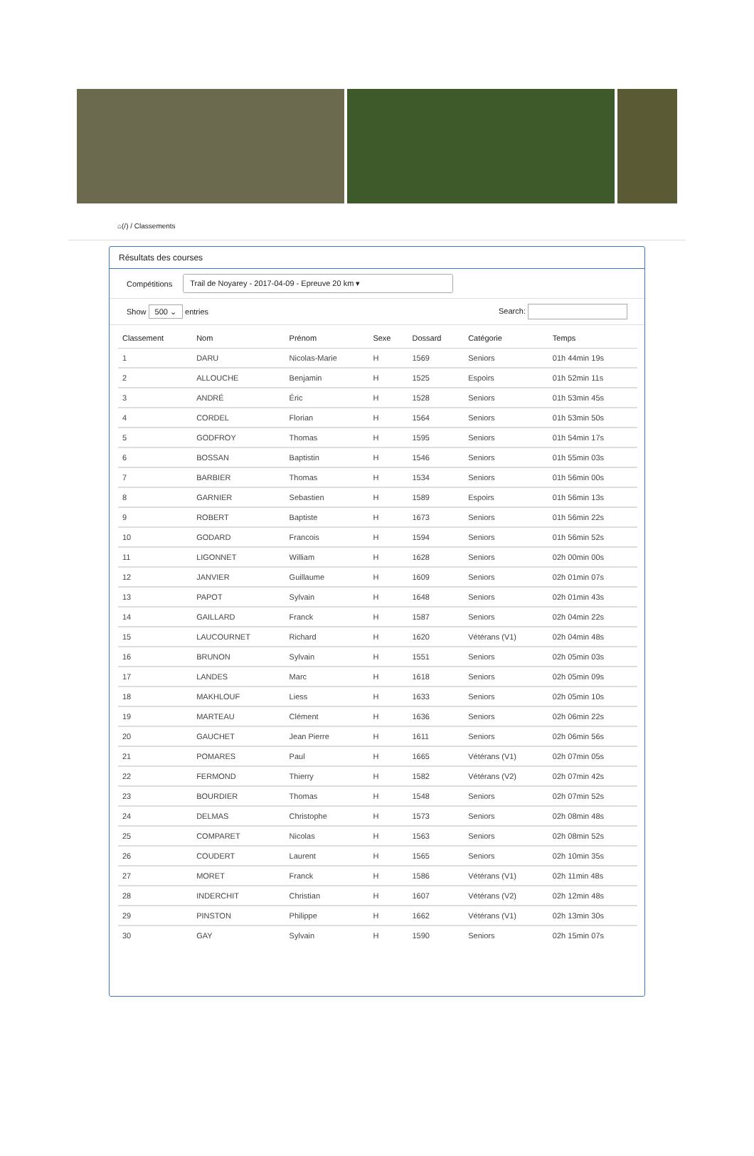⌂(/) / Classements
Résultats des courses
Compétitions Trail de Noyarey - 2017-04-09 - Epreuve 20 km ▾
Show 500 ⌄ entries Search:
| Classement | Nom | Prénom | Sexe | Dossard | Catégorie | Temps |
| --- | --- | --- | --- | --- | --- | --- |
| 1 | DARU | Nicolas-Marie | H | 1569 | Seniors | 01h 44min 19s |
| 2 | ALLOUCHE | Benjamin | H | 1525 | Espoirs | 01h 52min 11s |
| 3 | ANDRÉ | Éric | H | 1528 | Seniors | 01h 53min 45s |
| 4 | CORDEL | Florian | H | 1564 | Seniors | 01h 53min 50s |
| 5 | GODFROY | Thomas | H | 1595 | Seniors | 01h 54min 17s |
| 6 | BOSSAN | Baptistin | H | 1546 | Seniors | 01h 55min 03s |
| 7 | BARBIER | Thomas | H | 1534 | Seniors | 01h 56min 00s |
| 8 | GARNIER | Sebastien | H | 1589 | Espoirs | 01h 56min 13s |
| 9 | ROBERT | Baptiste | H | 1673 | Seniors | 01h 56min 22s |
| 10 | GODARD | Francois | H | 1594 | Seniors | 01h 56min 52s |
| 11 | LIGONNET | William | H | 1628 | Seniors | 02h 00min 00s |
| 12 | JANVIER | Guillaume | H | 1609 | Seniors | 02h 01min 07s |
| 13 | PAPOT | Sylvain | H | 1648 | Seniors | 02h 01min 43s |
| 14 | GAILLARD | Franck | H | 1587 | Seniors | 02h 04min 22s |
| 15 | LAUCOURNET | Richard | H | 1620 | Vétérans (V1) | 02h 04min 48s |
| 16 | BRUNON | Sylvain | H | 1551 | Seniors | 02h 05min 03s |
| 17 | LANDES | Marc | H | 1618 | Seniors | 02h 05min 09s |
| 18 | MAKHLOUF | Liess | H | 1633 | Seniors | 02h 05min 10s |
| 19 | MARTEAU | Clément | H | 1636 | Seniors | 02h 06min 22s |
| 20 | GAUCHET | Jean Pierre | H | 1611 | Seniors | 02h 06min 56s |
| 21 | POMARES | Paul | H | 1665 | Vétérans (V1) | 02h 07min 05s |
| 22 | FERMOND | Thierry | H | 1582 | Vétérans (V2) | 02h 07min 42s |
| 23 | BOURDIER | Thomas | H | 1548 | Seniors | 02h 07min 52s |
| 24 | DELMAS | Christophe | H | 1573 | Seniors | 02h 08min 48s |
| 25 | COMPARET | Nicolas | H | 1563 | Seniors | 02h 08min 52s |
| 26 | COUDERT | Laurent | H | 1565 | Seniors | 02h 10min 35s |
| 27 | MORET | Franck | H | 1586 | Vétérans (V1) | 02h 11min 48s |
| 28 | INDERCHIT | Christian | H | 1607 | Vétérans (V2) | 02h 12min 48s |
| 29 | PINSTON | Philippe | H | 1662 | Vétérans (V1) | 02h 13min 30s |
| 30 | GAY | Sylvain | H | 1590 | Seniors | 02h 15min 07s |